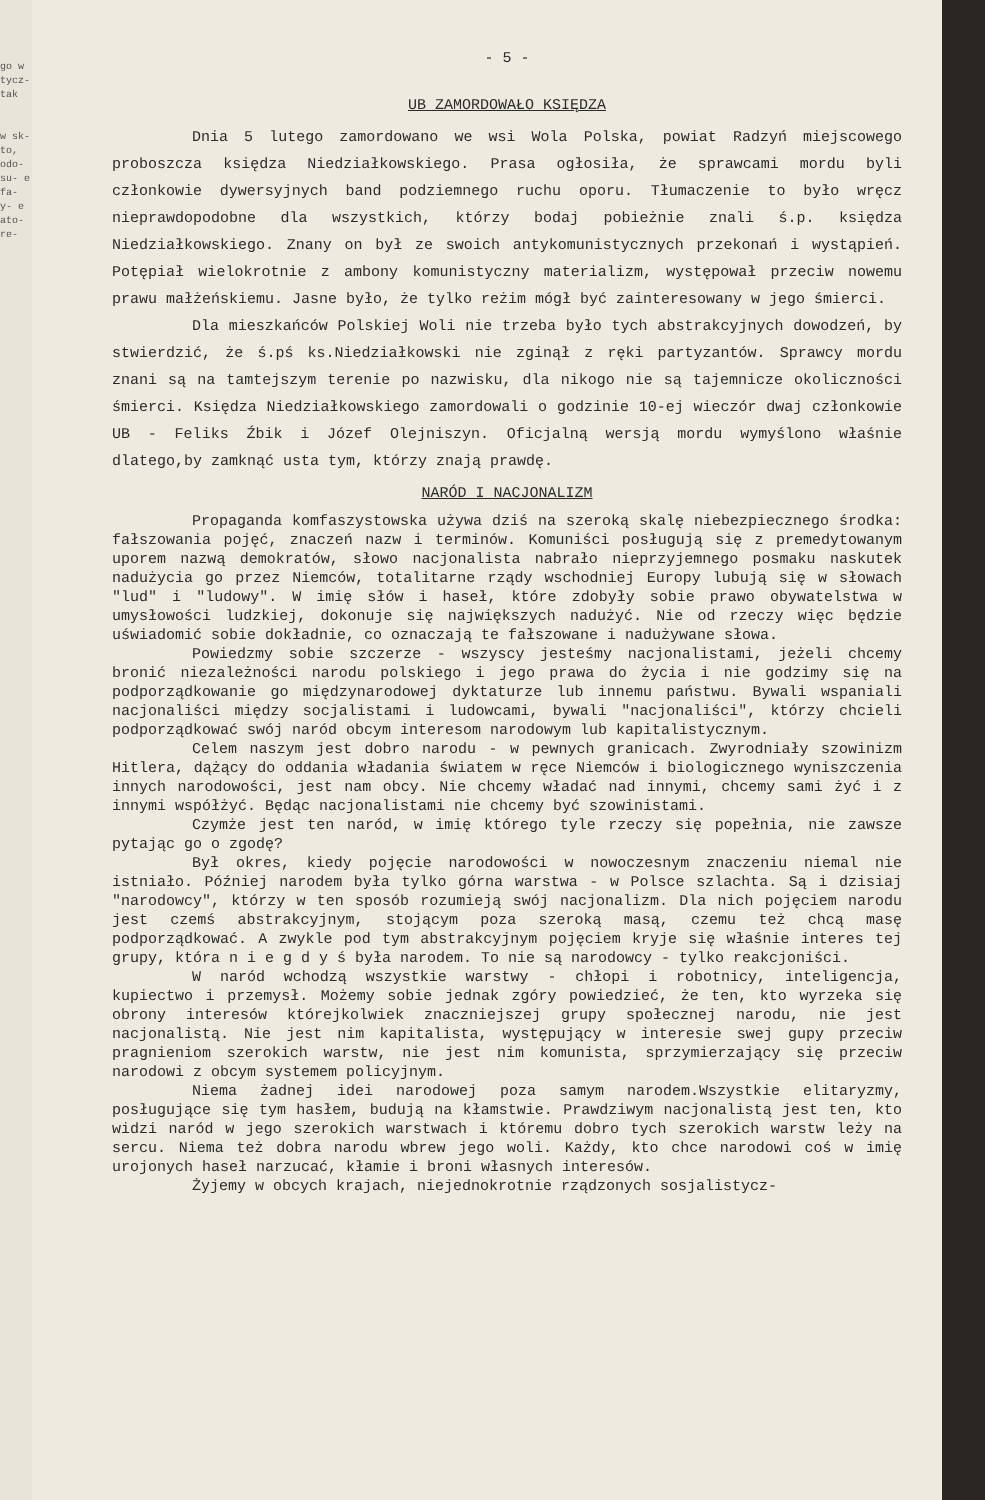go w tycz- tak
w sk- to, odo- su- e fa- y- e ato- re-
- 5 -
UB ZAMORDOWAŁO KSIĘDZA
Dnia 5 lutego zamordowano we wsi Wola Polska, powiat Radzyń miejscowego proboszcza księdza Niedziałkowskiego. Prasa ogłosiła, że sprawcami mordu byli członkowie dywersyjnych band podziemnego ruchu oporu. Tłumaczenie to było wręcz nieprawdopodobne dla wszystkich, którzy bodaj pobieżnie znali ś.p. księdza Niedziałkowskiego. Znany on był ze swoich antykomunistycznych przekonań i wystąpień. Potępiał wielokrotnie z ambony komunistyczny materializm, występował przeciw nowemu prawu małżeńskiemu. Jasne było, że tylko reżim mógł być zainteresowany w jego śmierci.
Dla mieszkańców Polskiej Woli nie trzeba było tych abstrakcyjnych dowodzeń, by stwierdzić, że ś.pś ks.Niedziałkowski nie zginął z ręki partyzantów. Sprawcy mordu znani są na tamtejszym terenie po nazwisku, dla nikogo nie są tajemnicze okoliczności śmierci. Księdza Niedziałkowskiego zamordowali o godzinie 10-ej wieczór dwaj członkowie UB - Feliks Źbik i Józef Olejniszyn. Oficjalną wersją mordu wymyślono właśnie dlatego,by zamknąć usta tym, którzy znają prawdę.
NARÓD I NACJONALIZM
Propaganda komfaszystowska używa dziś na szeroką skalę niebezpiecznego środka: fałszowania pojęć, znaczeń nazw i terminów. Komuniści posługują się z premedytowanym uporem nazwą demokratów, słowo nacjonalista nabrało nieprzyjemnego posmaku naskutek nadużycia go przez Niemców, totalitarne rządy wschodniej Europy lubują się w słowach "lud" i "ludowy". W imię słów i haseł, które zdobyły sobie prawo obywatelstwa w umysłowości ludzkiej, dokonuje się największych nadużyć. Nie od rzeczy więc będzie uświadomić sobie dokładnie, co oznaczają te fałszowane i nadużywane słowa.
Powiedzmy sobie szczerze - wszyscy jesteśmy nacjonalistami, jeżeli chcemy bronić niezależności narodu polskiego i jego prawa do życia i nie godzimy się na podporządkowanie go międzynarodowej dyktaturze lub innemu państwu. Bywali wspaniali nacjonaliści między socjalistami i ludowcami, bywali "nacjonaliści", którzy chcieli podporządkować swój naród obcym interesom narodowym lub kapitalistycznym.
Celem naszym jest dobro narodu - w pewnych granicach. Zwyrodniały szowinizm Hitlera, dążący do oddania władania światem w ręce Niemców i biologicznego wyniszczenia innych narodowości, jest nam obcy. Nie chcemy władać nad innymi, chcemy sami żyć i z innymi współżyć. Będąc nacjonalistami nie chcemy być szowinistami.
Czymże jest ten naród, w imię którego tyle rzeczy się popełnia, nie zawsze pytając go o zgodę?
Był okres, kiedy pojęcie narodowości w nowoczesnym znaczeniu niemal nie istniało. Później narodem była tylko górna warstwa - w Polsce szlachta. Są i dzisiaj "narodowcy", którzy w ten sposób rozumieją swój nacjonalizm. Dla nich pojęciem narodu jest czemś abstrakcyjnym, stojącym poza szeroką masą, czemu też chcą masę podporządkować. A zwykle pod tym abstrakcyjnym pojęciem kryje się właśnie interes tej grupy, która n i e g d y ś była narodem. To nie są narodowcy - tylko reakcjoniści.
W naród wchodzą wszystkie warstwy - chłopi i robotnicy, inteligencja, kupiectwo i przemysł. Możemy sobie jednak zgóry powiedzieć, że ten, kto wyrzeka się obrony interesów którejkolwiek znaczniejszej grupy społecznej narodu, nie jest nacjonalistą. Nie jest nim kapitalista, występujący w interesie swej gupy przeciw pragnieniom szerokich warstw, nie jest nim komunista, sprzymierzający się przeciw narodowi z obcym systemem policyjnym.
Niema żadnej idei narodowej poza samym narodem.Wszystkie elitaryzmy, posługujące się tym hasłem, budują na kłamstwie. Prawdziwym nacjonalistą jest ten, kto widzi naród w jego szerokich warstwach i któremu dobro tych szerokich warstw leży na sercu. Niema też dobra narodu wbrew jego woli. Każdy, kto chce narodowi coś w imię urojonych haseł narzucać, kłamie i broni własnych interesów.
Żyjemy w obcych krajach, niejednokrotnie rządzonych sosjalistycz-